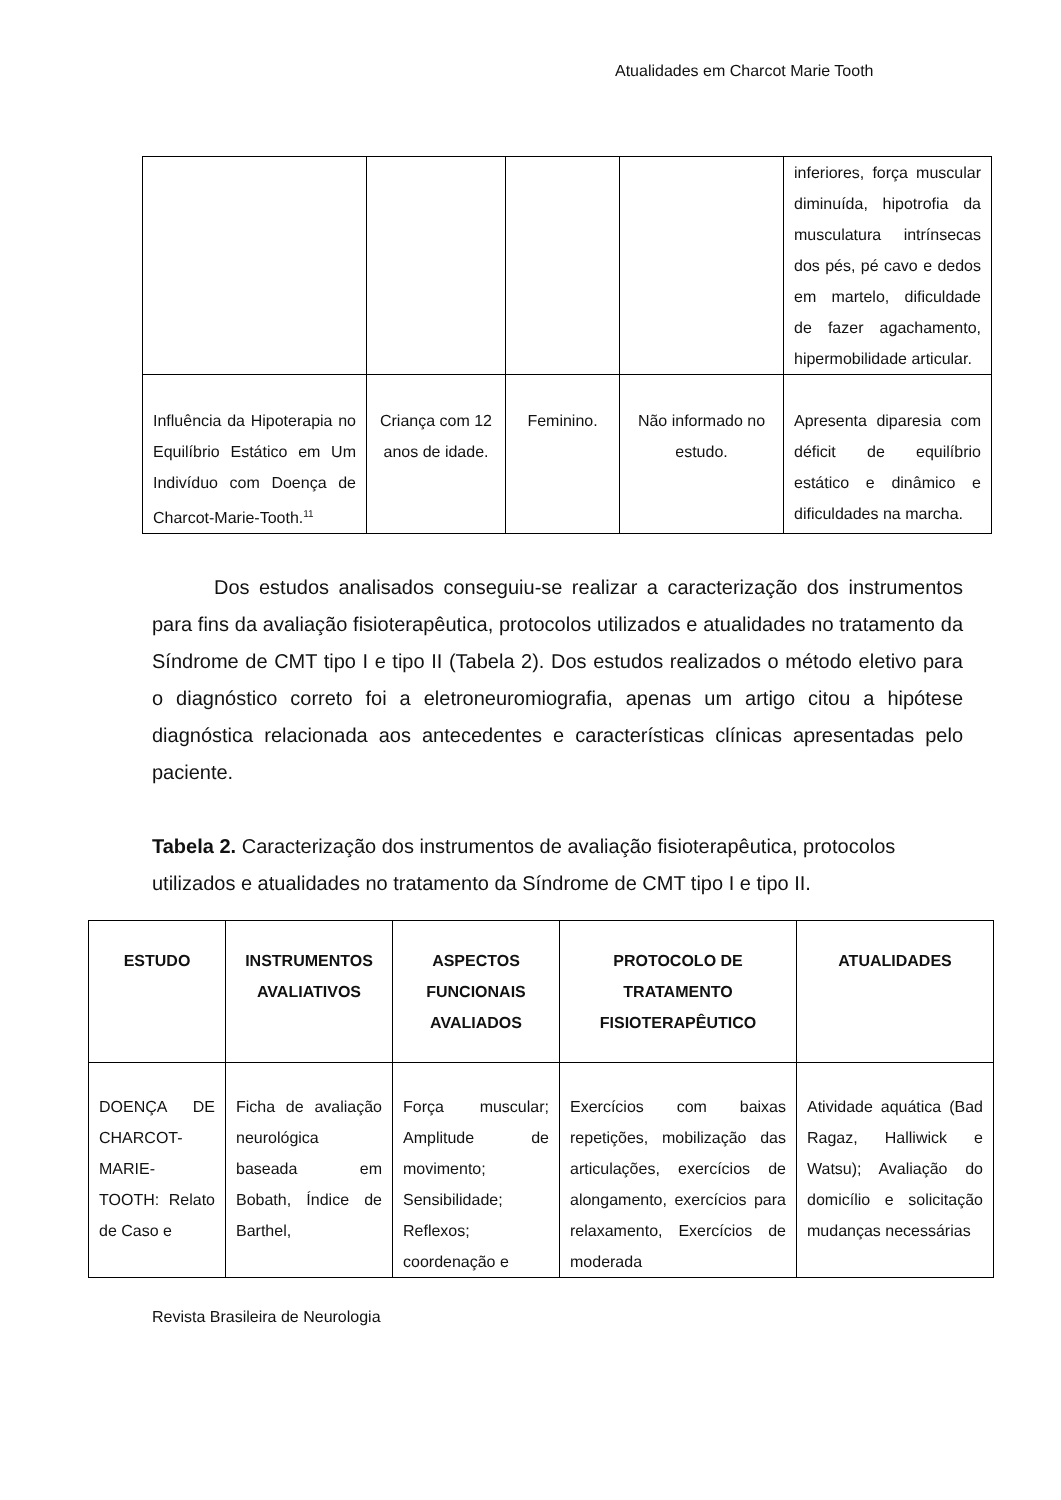Atualidades em Charcot Marie Tooth
| | | | | inferiores, força muscular diminuída, hipotrofia da musculatura intrínsecas dos pés, pé cavo e dedos em martelo, dificuldade de fazer agachamento, hipermobilidade articular. |
| Influência da Hipoterapia no Equilíbrio Estático em Um Indivíduo com Doença de Charcot-Marie-Tooth.<sup>11</sup> | Criança com 12 anos de idade. | Feminino. | Não informado no estudo. | Apresenta diparesia com déficit de equilíbrio estático e dinâmico e dificuldades na marcha. |
Dos estudos analisados conseguiu-se realizar a caracterização dos instrumentos para fins da avaliação fisioterapêutica, protocolos utilizados e atualidades no tratamento da Síndrome de CMT tipo I e tipo II (Tabela 2). Dos estudos realizados o método eletivo para o diagnóstico correto foi a eletroneuromiografia, apenas um artigo citou a hipótese diagnóstica relacionada aos antecedentes e características clínicas apresentadas pelo paciente.
Tabela 2. Caracterização dos instrumentos de avaliação fisioterapêutica, protocolos utilizados e atualidades no tratamento da Síndrome de CMT tipo I e tipo II.
| ESTUDO | INSTRUMENTOS AVALIATIVOS | ASPECTOS FUNCIONAIS AVALIADOS | PROTOCOLO DE TRATAMENTO FISIOTERAPÊUTICO | ATUALIDADES |
| --- | --- | --- | --- | --- |
| DOENÇA DE CHARCOT-MARIE-TOOTH: Relato de Caso e | Ficha de avaliação neurológica baseada em Bobath, Índice de Barthel, | Força muscular; Amplitude de movimento; Sensibilidade; Reflexos; coordenação e | Exercícios com baixas repetições, mobilização das articulações, exercícios de alongamento, exercícios para relaxamento, Exercícios de moderada | Atividade aquática (Bad Ragaz, Halliwick e Watsu); Avaliação do domicílio e solicitação mudanças necessárias |
Revista Brasileira de Neurologia